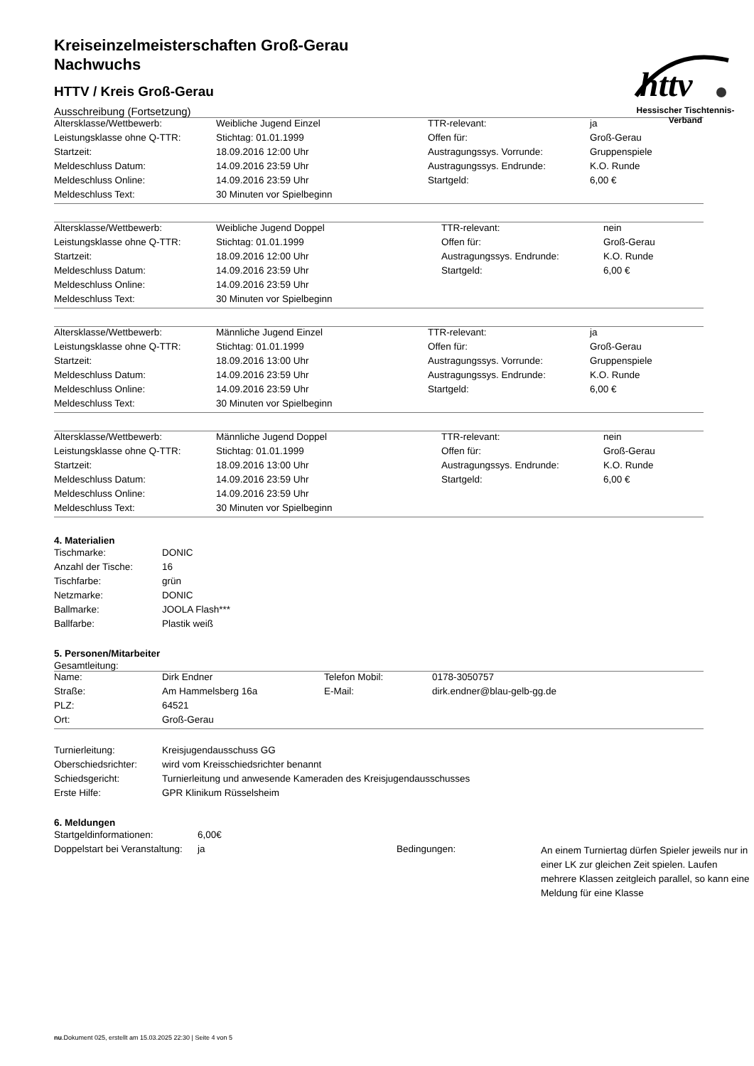httv
Hessischer Tischtennis-Verband
Kreiseinzelmeisterschaften Groß-Gerau
Nachwuchs
HTTV / Kreis Groß-Gerau
Ausschreibung (Fortsetzung)
| Altersklasse/Wettbewerb: | Weibliche Jugend Einzel | TTR-relevant: | ja |
| Leistungsklasse ohne Q-TTR: | Stichtag: 01.01.1999 | Offen für: | Groß-Gerau |
| Startzeit: | 18.09.2016 12:00 Uhr | Austragungssys. Vorrunde: | Gruppenspiele |
| Meldeschluss Datum: | 14.09.2016 23:59 Uhr | Austragungssys. Endrunde: | K.O. Runde |
| Meldeschluss Online: | 14.09.2016 23:59 Uhr | Startgeld: | 6,00 € |
| Meldeschluss Text: | 30 Minuten vor Spielbeginn | | |
| Altersklasse/Wettbewerb: | Weibliche Jugend Doppel | TTR-relevant: | nein |
| Leistungsklasse ohne Q-TTR: | Stichtag: 01.01.1999 | Offen für: | Groß-Gerau |
| Startzeit: | 18.09.2016 12:00 Uhr | Austragungssys. Endrunde: | K.O. Runde |
| Meldeschluss Datum: | 14.09.2016 23:59 Uhr | Startgeld: | 6,00 € |
| Meldeschluss Online: | 14.09.2016 23:59 Uhr | | |
| Meldeschluss Text: | 30 Minuten vor Spielbeginn | | |
| Altersklasse/Wettbewerb: | Männliche Jugend Einzel | TTR-relevant: | ja |
| Leistungsklasse ohne Q-TTR: | Stichtag: 01.01.1999 | Offen für: | Groß-Gerau |
| Startzeit: | 18.09.2016 13:00 Uhr | Austragungssys. Vorrunde: | Gruppenspiele |
| Meldeschluss Datum: | 14.09.2016 23:59 Uhr | Austragungssys. Endrunde: | K.O. Runde |
| Meldeschluss Online: | 14.09.2016 23:59 Uhr | Startgeld: | 6,00 € |
| Meldeschluss Text: | 30 Minuten vor Spielbeginn | | |
| Altersklasse/Wettbewerb: | Männliche Jugend Doppel | TTR-relevant: | nein |
| Leistungsklasse ohne Q-TTR: | Stichtag: 01.01.1999 | Offen für: | Groß-Gerau |
| Startzeit: | 18.09.2016 13:00 Uhr | Austragungssys. Endrunde: | K.O. Runde |
| Meldeschluss Datum: | 14.09.2016 23:59 Uhr | Startgeld: | 6,00 € |
| Meldeschluss Online: | 14.09.2016 23:59 Uhr | | |
| Meldeschluss Text: | 30 Minuten vor Spielbeginn | | |
4. Materialien
| Tischmarke: | DONIC |
| Anzahl der Tische: | 16 |
| Tischfarbe: | grün |
| Netzmarke: | DONIC |
| Ballmarke: | JOOLA Flash*** |
| Ballfarbe: | Plastik weiß |
5. Personen/Mitarbeiter
Gesamtleitung:
| Name: | Dirk Endner | Telefon Mobil: | 0178-3050757 |
| Straße: | Am Hammelsberg 16a | E-Mail: | dirk.endner@blau-gelb-gg.de |
| PLZ: | 64521 | | |
| Ort: | Groß-Gerau | | |
| Turnierleitung: | Kreisjugendausschuss GG |
| Oberschiedsrichter: | wird vom Kreisschiedsrichter benannt |
| Schiedsgericht: | Turnierleitung und anwesende Kameraden des Kreisjugendausschusses |
| Erste Hilfe: | GPR Klinikum Rüsselsheim |
6. Meldungen
| Startgeldinformationen: | 6,00€ | | |
| Doppelstart bei Veranstaltung: | ja | Bedingungen: | An einem Turniertag dürfen Spieler jeweils nur in einer LK zur gleichen Zeit spielen. Laufen mehrere Klassen zeitgleich parallel, so kann eine Meldung für eine Klasse |
nu.Dokument 025, erstellt am 15.03.2025 22:30 | Seite 4 von 5